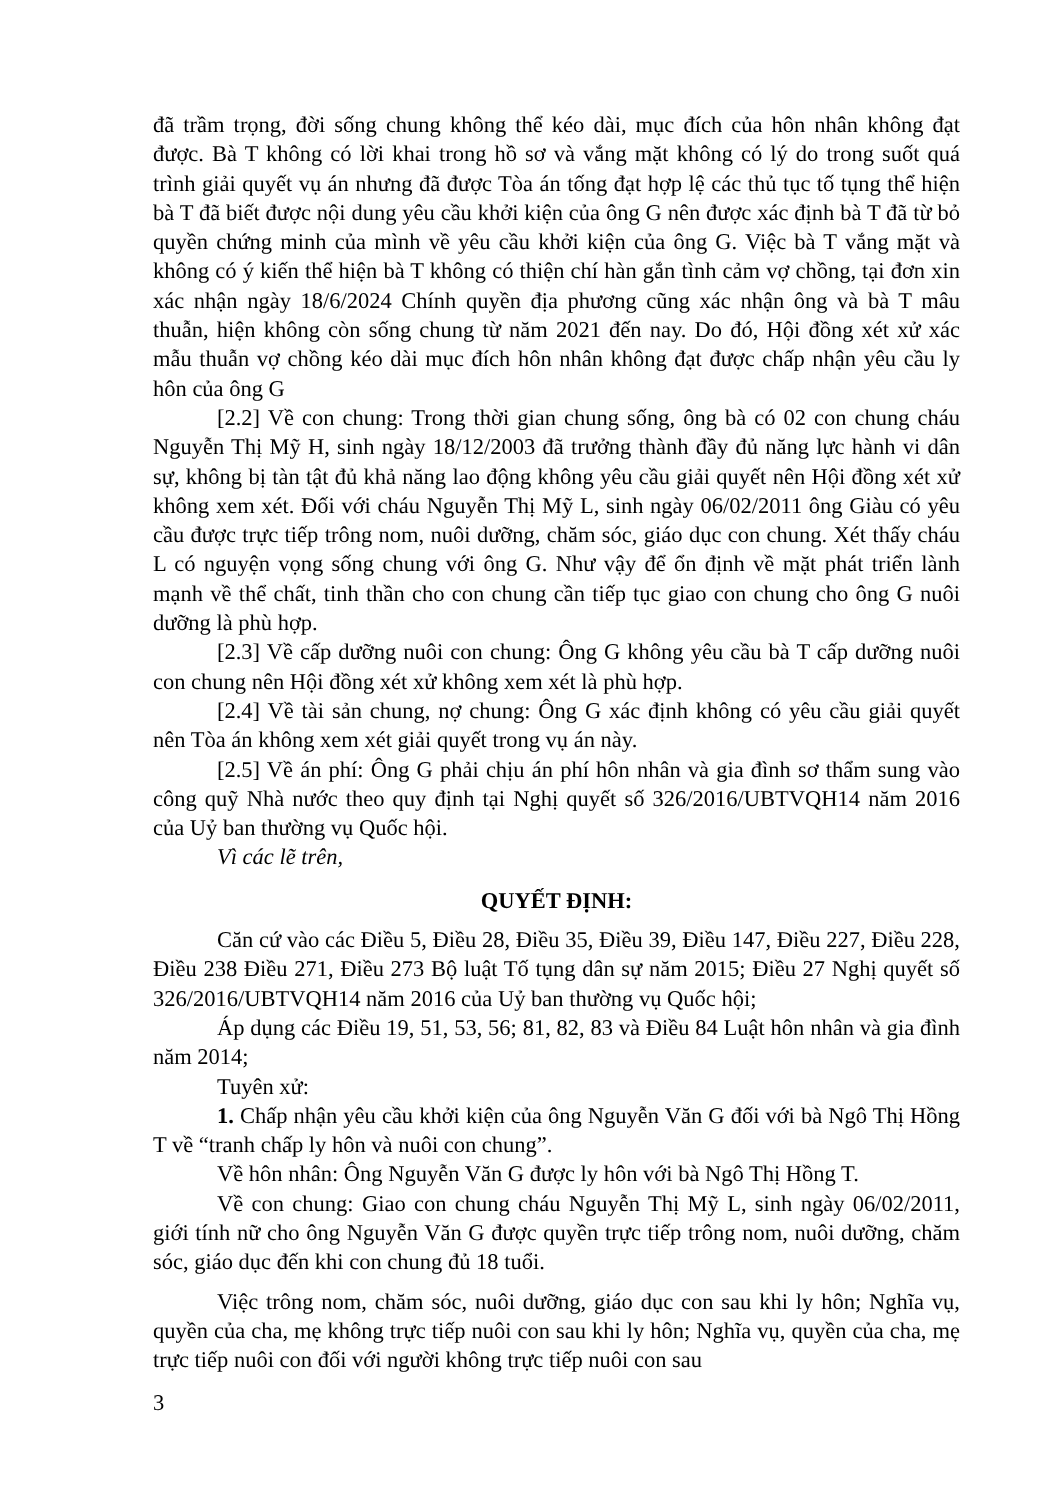đã trầm trọng, đời sống chung không thể kéo dài, mục đích của hôn nhân không đạt được. Bà T không có lời khai trong hồ sơ và vắng mặt không có lý do trong suốt quá trình giải quyết vụ án nhưng đã được Tòa án tống đạt hợp lệ các thủ tục tố tụng thể hiện bà T đã biết được nội dung yêu cầu khởi kiện của ông G nên được xác định bà T đã từ bỏ quyền chứng minh của mình về yêu cầu khởi kiện của ông G. Việc bà T vắng mặt và không có ý kiến thể hiện bà T không có thiện chí hàn gắn tình cảm vợ chồng, tại đơn xin xác nhận ngày 18/6/2024 Chính quyền địa phương cũng xác nhận ông và bà T mâu thuẫn, hiện không còn sống chung từ năm 2021 đến nay. Do đó, Hội đồng xét xử xác mẫu thuẫn vợ chồng kéo dài mục đích hôn nhân không đạt được chấp nhận yêu cầu ly hôn của ông G
[2.2] Về con chung: Trong thời gian chung sống, ông bà có 02 con chung cháu Nguyễn Thị Mỹ H, sinh ngày 18/12/2003 đã trưởng thành đầy đủ năng lực hành vi dân sự, không bị tàn tật đủ khả năng lao động không yêu cầu giải quyết nên Hội đồng xét xử không xem xét. Đối với cháu Nguyễn Thị Mỹ L, sinh ngày 06/02/2011 ông Giàu có yêu cầu được trực tiếp trông nom, nuôi dưỡng, chăm sóc, giáo dục con chung. Xét thấy cháu L có nguyện vọng sống chung với ông G. Như vậy để ổn định về mặt phát triển lành mạnh về thể chất, tinh thần cho con chung cần tiếp tục giao con chung cho ông G nuôi dưỡng là phù hợp.
[2.3] Về cấp dưỡng nuôi con chung: Ông G không yêu cầu bà T cấp dưỡng nuôi con chung nên Hội đồng xét xử không xem xét là phù hợp.
[2.4] Về tài sản chung, nợ chung: Ông G xác định không có yêu cầu giải quyết nên Tòa án không xem xét giải quyết trong vụ án này.
[2.5] Về án phí: Ông G phải chịu án phí hôn nhân và gia đình sơ thẩm sung vào công quỹ Nhà nước theo quy định tại Nghị quyết số 326/2016/UBTVQH14 năm 2016 của Uỷ ban thường vụ Quốc hội.
Vì các lẽ trên,
QUYẾT ĐỊNH:
Căn cứ vào các Điều 5, Điều 28, Điều 35, Điều 39, Điều 147, Điều 227, Điều 228, Điều 238 Điều 271, Điều 273 Bộ luật Tố tụng dân sự năm 2015; Điều 27 Nghị quyết số 326/2016/UBTVQH14 năm 2016 của Uỷ ban thường vụ Quốc hội;
Áp dụng các Điều 19, 51, 53, 56; 81, 82, 83 và Điều 84 Luật hôn nhân và gia đình năm 2014;
Tuyên xử:
1. Chấp nhận yêu cầu khởi kiện của ông Nguyễn Văn G đối với bà Ngô Thị Hồng T về “tranh chấp ly hôn và nuôi con chung”.
Về hôn nhân: Ông Nguyễn Văn G được ly hôn với bà Ngô Thị Hồng T.
Về con chung: Giao con chung cháu Nguyễn Thị Mỹ L, sinh ngày 06/02/2011, giới tính nữ cho ông Nguyễn Văn G được quyền trực tiếp trông nom, nuôi dưỡng, chăm sóc, giáo dục đến khi con chung đủ 18 tuổi.
Việc trông nom, chăm sóc, nuôi dưỡng, giáo dục con sau khi ly hôn; Nghĩa vụ, quyền của cha, mẹ không trực tiếp nuôi con sau khi ly hôn; Nghĩa vụ, quyền của cha, mẹ trực tiếp nuôi con đối với người không trực tiếp nuôi con sau
3